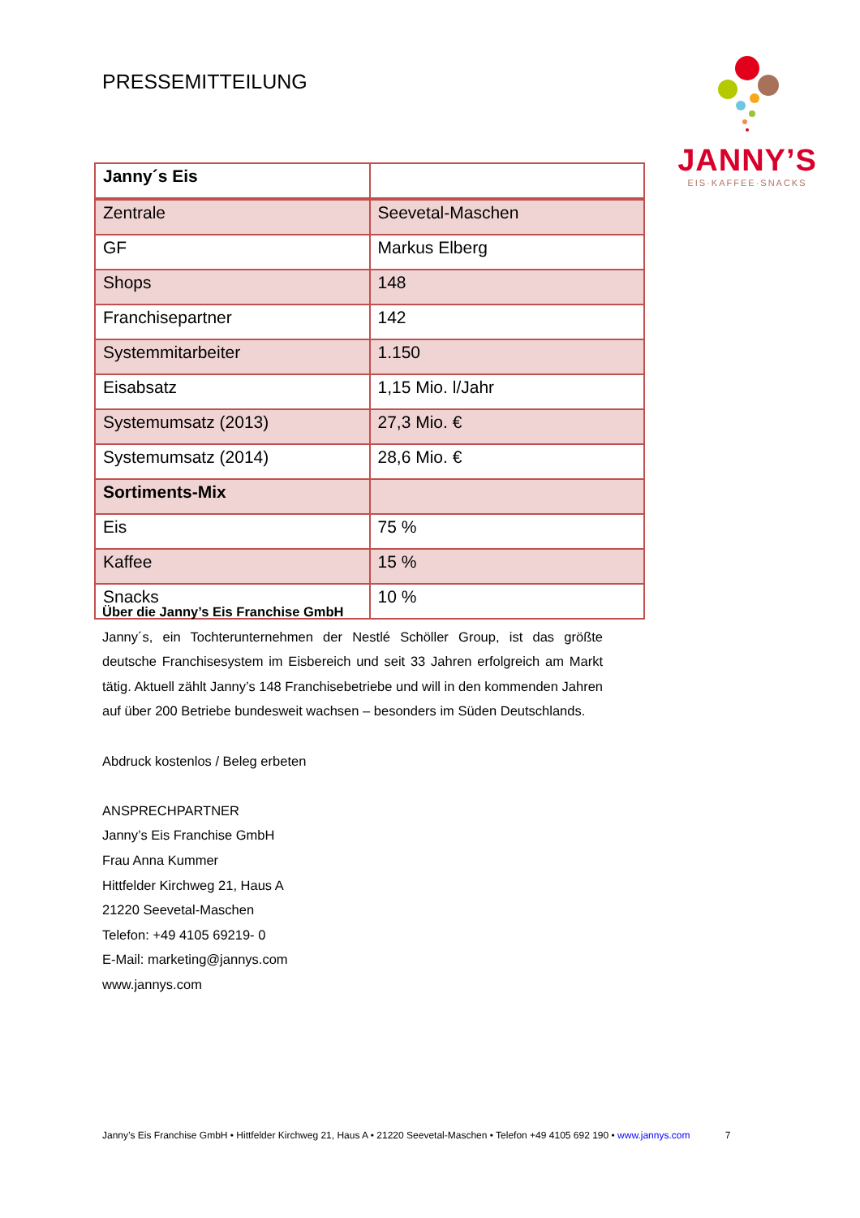PRESSEMITTEILUNG
JANNY’S
EIS·KAFFEE·SNACKS
| Janny´s Eis | |
| Zentrale | Seevetal-Maschen |
| GF | Markus Elberg |
| Shops | 148 |
| Franchisepartner | 142 |
| Systemmitarbeiter | 1.150 |
| Eisabsatz | 1,15 Mio. l/Jahr |
| Systemumsatz (2013) | 27,3 Mio. € |
| Systemumsatz (2014) | 28,6 Mio. € |
| Sortiments-Mix | |
| Eis | 75 % |
| Kaffee | 15 % |
| Snacks | 10 % |
Über die Janny’s Eis Franchise GmbH
Janny´s, ein Tochterunternehmen der Nestlé Schöller Group, ist das größte deutsche Franchisesystem im Eisbereich und seit 33 Jahren erfolgreich am Markt tätig. Aktuell zählt Janny’s 148 Franchisebetriebe und will in den kommenden Jahren auf über 200 Betriebe bundesweit wachsen – besonders im Süden Deutschlands.
Abdruck kostenlos / Beleg erbeten
ANSPRECHPARTNER
Janny’s Eis Franchise GmbH
Frau Anna Kummer
Hittfelder Kirchweg 21, Haus A
21220 Seevetal-Maschen
Telefon: +49 4105 69219- 0
E-Mail: marketing@jannys.com
www.jannys.com
Janny’s Eis Franchise GmbH • Hittfelder Kirchweg 21, Haus A • 21220 Seevetal-Maschen • Telefon +49 4105 692 190 • www.jannys.com 7